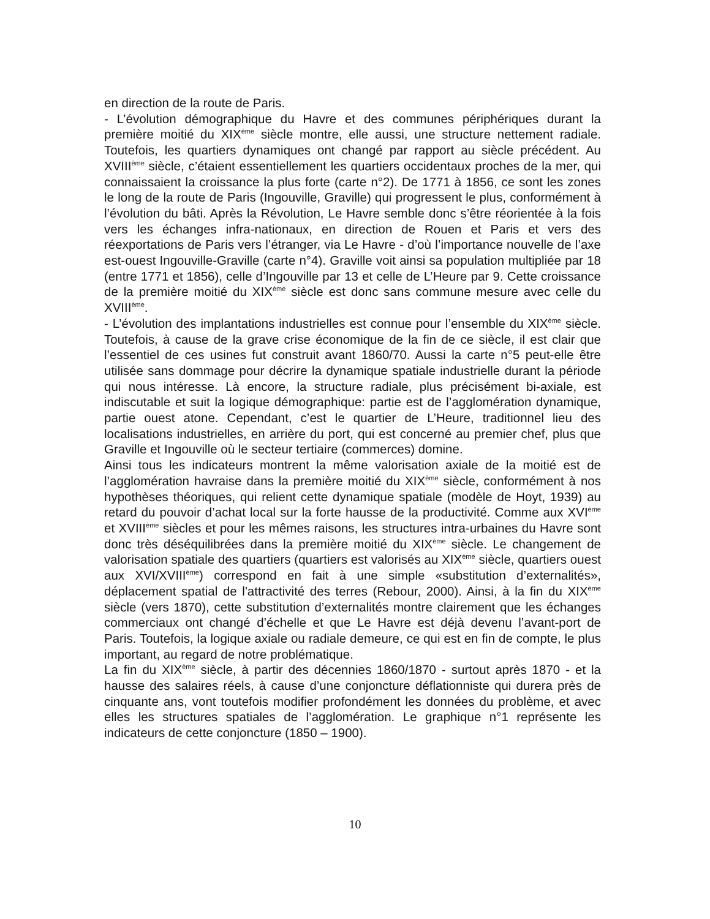en direction de la route de Paris.
- L’évolution démographique du Havre et des communes périphériques durant la première moitié du XIX<sup>ème</sup> siècle montre, elle aussi, une structure nettement radiale. Toutefois, les quartiers dynamiques ont changé par rapport au siècle précédent. Au XVIII<sup>ème</sup> siècle, c’étaient essentiellement les quartiers occidentaux proches de la mer, qui connaissaient la croissance la plus forte (carte n°2). De 1771 à 1856, ce sont les zones le long de la route de Paris (Ingouville, Graville) qui progressent le plus, conformément à l’évolution du bâti. Après la Révolution, Le Havre semble donc s’être réorientée à la fois vers les échanges infra-nationaux, en direction de Rouen et Paris et vers des réexportations de Paris vers l’étranger, via Le Havre - d’où l’importance nouvelle de l’axe est-ouest Ingouville-Graville (carte n°4). Graville voit ainsi sa population multipliée par 18 (entre 1771 et 1856), celle d’Ingouville par 13 et celle de L’Heure par 9. Cette croissance de la première moitié du XIX<sup>ème</sup> siècle est donc sans commune mesure avec celle du XVIII<sup>ème</sup>.
- L’évolution des implantations industrielles est connue pour l’ensemble du XIX<sup>ème</sup> siècle. Toutefois, à cause de la grave crise économique de la fin de ce siècle, il est clair que l’essentiel de ces usines fut construit avant 1860/70. Aussi la carte n°5 peut-elle être utilisée sans dommage pour décrire la dynamique spatiale industrielle durant la période qui nous intéresse. Là encore, la structure radiale, plus précisément bi-axiale, est indiscutable et suit la logique démographique: partie est de l’agglomération dynamique, partie ouest atone. Cependant, c’est le quartier de L’Heure, traditionnel lieu des localisations industrielles, en arrière du port, qui est concerné au premier chef, plus que Graville et Ingouville où le secteur tertiaire (commerces) domine.
Ainsi tous les indicateurs montrent la même valorisation axiale de la moitié est de l’agglomération havraise dans la première moitié du XIX<sup>ème</sup> siècle, conformément à nos hypothèses théoriques, qui relient cette dynamique spatiale (modèle de Hoyt, 1939) au retard du pouvoir d’achat local sur la forte hausse de la productivité. Comme aux XVI<sup>ème</sup> et XVIII<sup>ème</sup> siècles et pour les mêmes raisons, les structures intra-urbaines du Havre sont donc très déséquilibrées dans la première moitié du XIX<sup>ème</sup> siècle. Le changement de valorisation spatiale des quartiers (quartiers est valorisés au XIX<sup>ème</sup> siècle, quartiers ouest aux XVI/XVIII<sup>ème</sup>) correspond en fait à une simple «substitution d’externalités», déplacement spatial de l'attractivité des terres (Rebour, 2000). Ainsi, à la fin du XIX<sup>ème</sup> siècle (vers 1870), cette substitution d’externalités montre clairement que les échanges commerciaux ont changé d’échelle et que Le Havre est déjà devenu l’avant-port de Paris. Toutefois, la logique axiale ou radiale demeure, ce qui est en fin de compte, le plus important, au regard de notre problématique.
La fin du XIX<sup>ème</sup> siècle, à partir des décennies 1860/1870 - surtout après 1870 - et la hausse des salaires réels, à cause d’une conjoncture déflationniste qui durera près de cinquante ans, vont toutefois modifier profondément les données du problème, et avec elles les structures spatiales de l’agglomération. Le graphique n°1 représente les indicateurs de cette conjoncture (1850 – 1900).
10